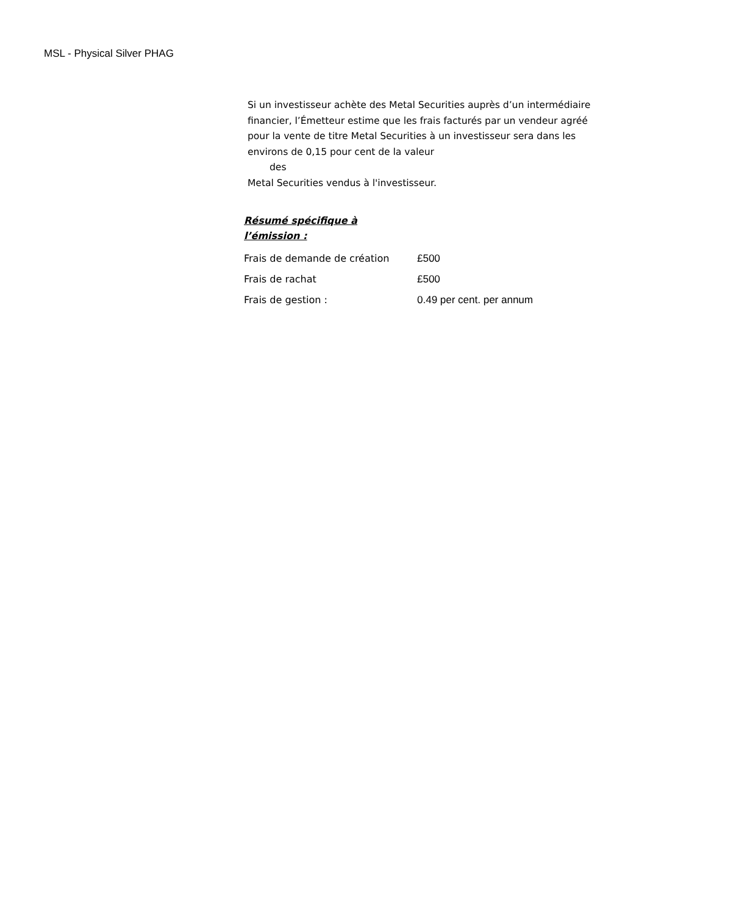MSL - Physical Silver PHAG
Si un investisseur achète des Metal Securities auprès d’un intermédiaire financier, l’Émetteur estime que les frais facturés par un vendeur agréé pour la vente de titre Metal Securities à un investisseur sera dans les environs de 0,15 pour cent de la valeur
des
Metal Securities vendus à l'investisseur.
Résumé spécifique à
l’émission :
| Frais de demande de création | £500 |
| Frais de rachat | £500 |
| Frais de gestion : | 0.49 per cent. per annum |